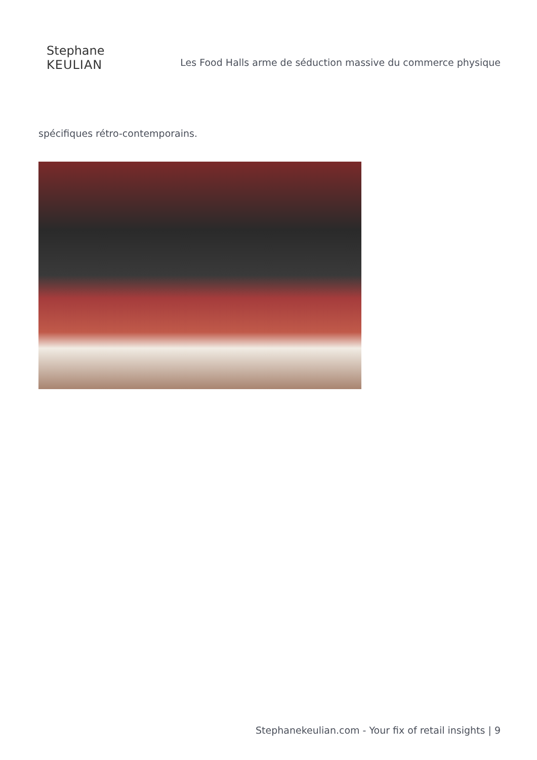Stephane
KEULIAN
Les Food Halls arme de séduction massive du commerce physique
spécifiques rétro-contemporains.
Stephanekeulian.com - Your fix of retail insights | 9